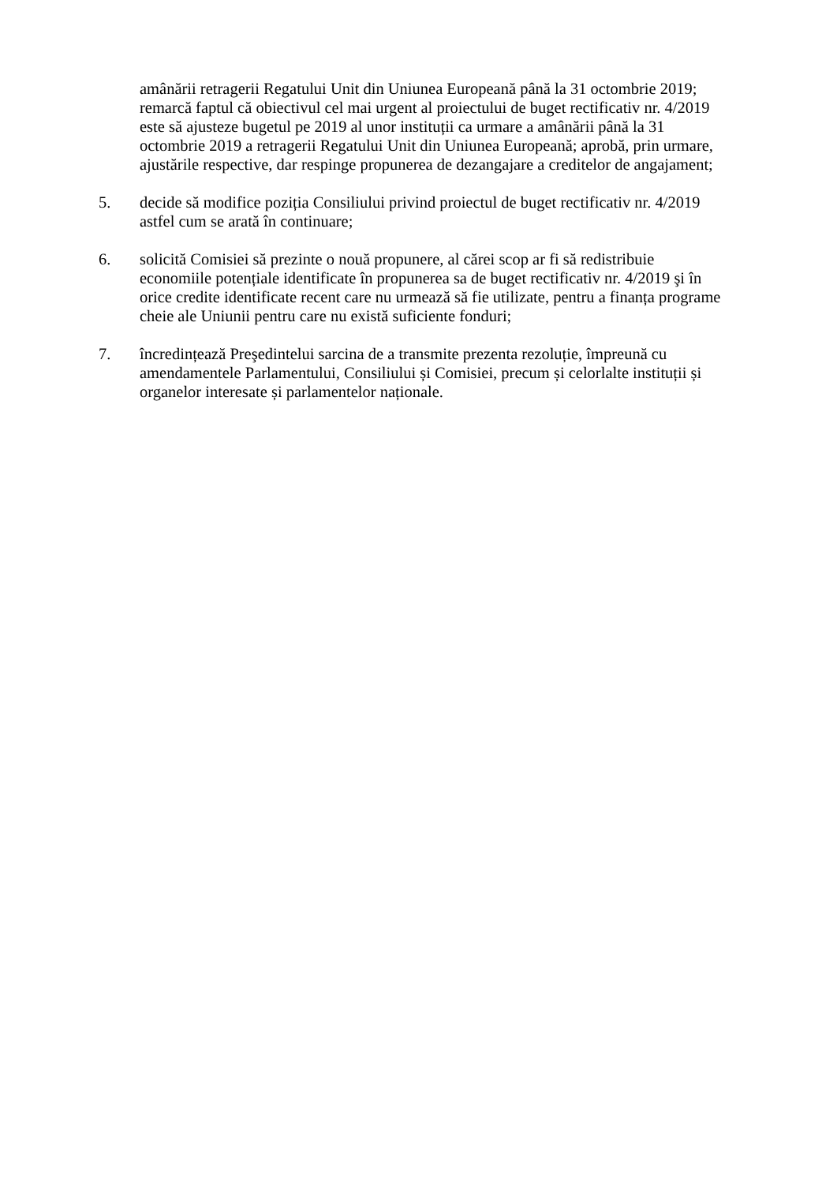amânării retragerii Regatului Unit din Uniunea Europeană până la 31 octombrie 2019; remarcă faptul că obiectivul cel mai urgent al proiectului de buget rectificativ nr. 4/2019 este să ajusteze bugetul pe 2019 al unor instituții ca urmare a amânării până la 31 octombrie 2019 a retragerii Regatului Unit din Uniunea Europeană; aprobă, prin urmare, ajustările respective, dar respinge propunerea de dezangajare a creditelor de angajament;
5. decide să modifice poziția Consiliului privind proiectul de buget rectificativ nr. 4/2019 astfel cum se arată în continuare;
6. solicită Comisiei să prezinte o nouă propunere, al cărei scop ar fi să redistribuie economiile potențiale identificate în propunerea sa de buget rectificativ nr. 4/2019 şi în orice credite identificate recent care nu urmează să fie utilizate, pentru a finanța programe cheie ale Uniunii pentru care nu există suficiente fonduri;
7. încredințează Preşedintelui sarcina de a transmite prezenta rezoluție, împreună cu amendamentele Parlamentului, Consiliului și Comisiei, precum și celorlalte instituții și organelor interesate și parlamentelor naționale.